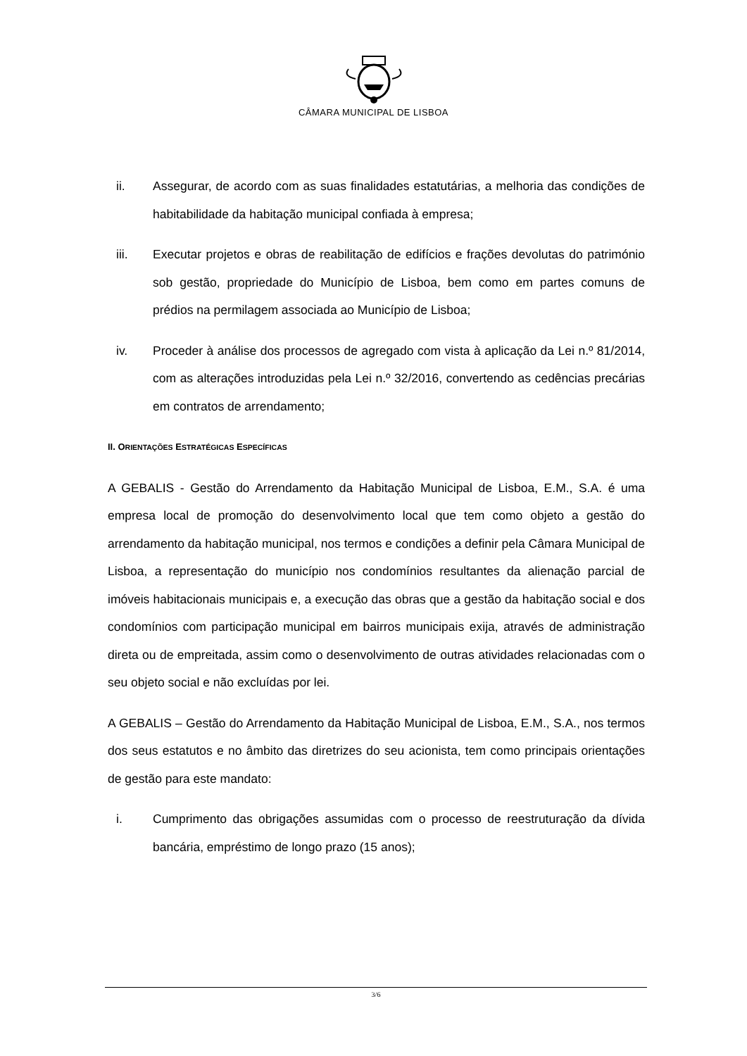CÂMARA MUNICIPAL DE LISBOA
ii. Assegurar, de acordo com as suas finalidades estatutárias, a melhoria das condições de habitabilidade da habitação municipal confiada à empresa;
iii. Executar projetos e obras de reabilitação de edifícios e frações devolutas do património sob gestão, propriedade do Município de Lisboa, bem como em partes comuns de prédios na permilagem associada ao Município de Lisboa;
iv. Proceder à análise dos processos de agregado com vista à aplicação da Lei n.º 81/2014, com as alterações introduzidas pela Lei n.º 32/2016, convertendo as cedências precárias em contratos de arrendamento;
II. ORIENTAÇÕES ESTRATÉGICAS ESPECÍFICAS
A GEBALIS - Gestão do Arrendamento da Habitação Municipal de Lisboa, E.M., S.A. é uma empresa local de promoção do desenvolvimento local que tem como objeto a gestão do arrendamento da habitação municipal, nos termos e condições a definir pela Câmara Municipal de Lisboa, a representação do município nos condomínios resultantes da alienação parcial de imóveis habitacionais municipais e, a execução das obras que a gestão da habitação social e dos condomínios com participação municipal em bairros municipais exija, através de administração direta ou de empreitada, assim como o desenvolvimento de outras atividades relacionadas com o seu objeto social e não excluídas por lei.
A GEBALIS – Gestão do Arrendamento da Habitação Municipal de Lisboa, E.M., S.A., nos termos dos seus estatutos e no âmbito das diretrizes do seu acionista, tem como principais orientações de gestão para este mandato:
i. Cumprimento das obrigações assumidas com o processo de reestruturação da dívida bancária, empréstimo de longo prazo (15 anos);
3/6